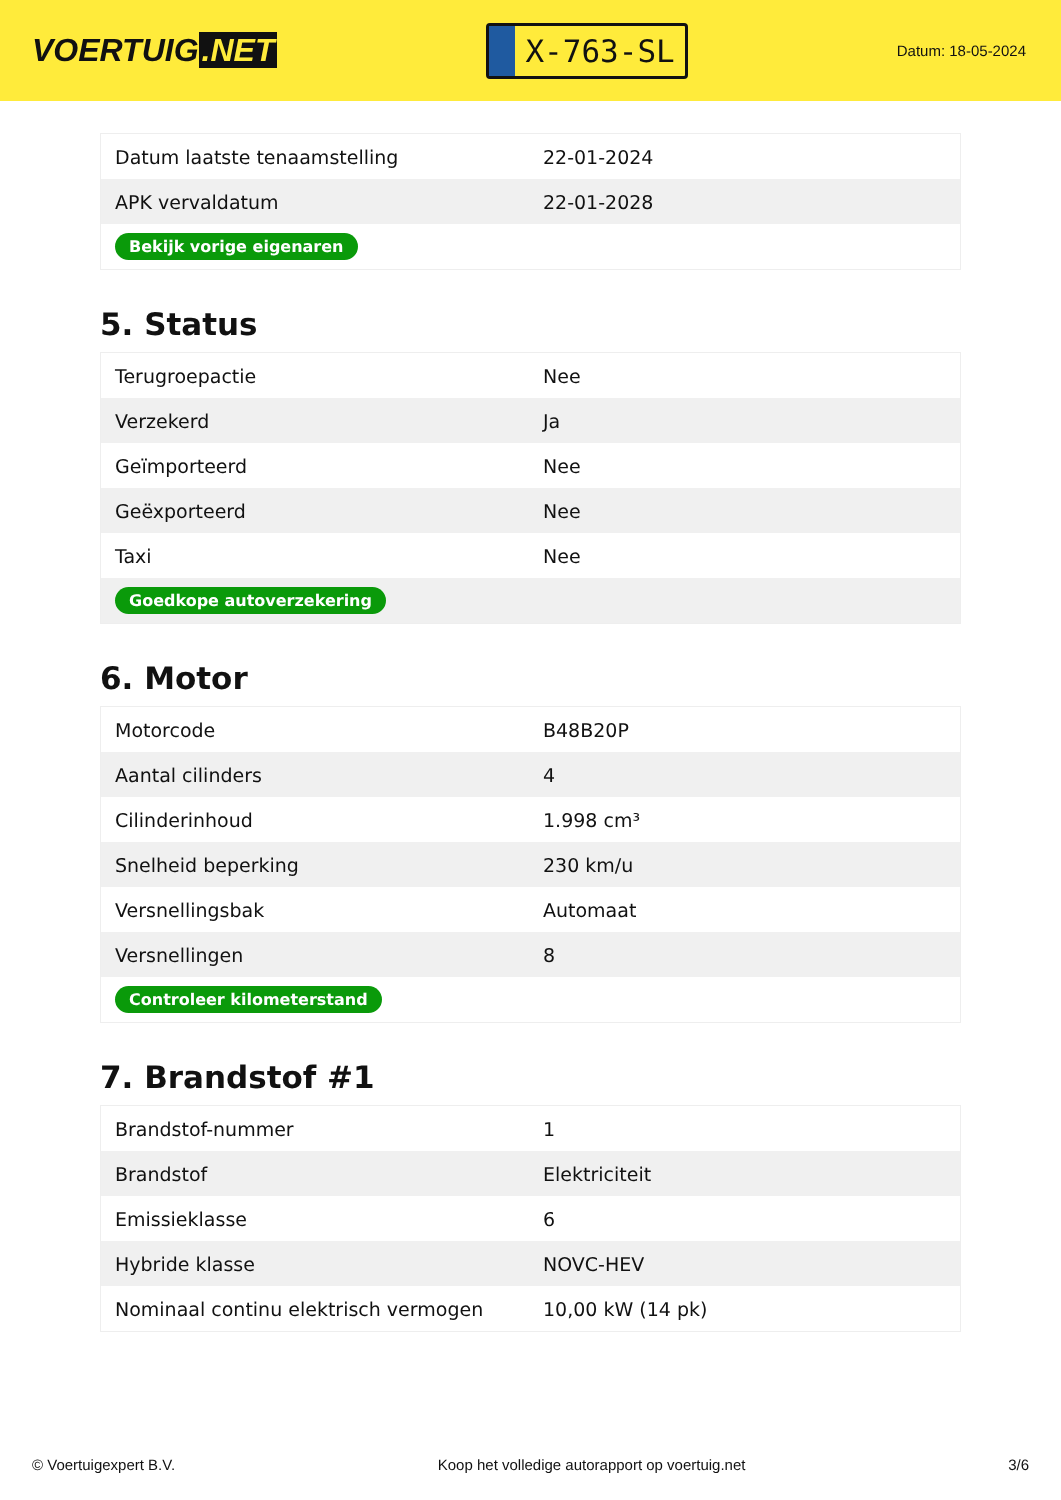VOERTUIG.NET
X-763-SL
Datum: 18-05-2024
| Datum laatste tenaamstelling | 22-01-2024 |
| APK vervaldatum | 22-01-2028 |
| Bekijk vorige eigenaren | |
5. Status
| Terugroepactie | Nee |
| Verzekerd | Ja |
| Geïmporteerd | Nee |
| Geëxporteerd | Nee |
| Taxi | Nee |
| Goedkope autoverzekering | |
6. Motor
| Motorcode | B48B20P |
| Aantal cilinders | 4 |
| Cilinderinhoud | 1.998 cm³ |
| Snelheid beperking | 230 km/u |
| Versnellingsbak | Automaat |
| Versnellingen | 8 |
| Controleer kilometerstand | |
7. Brandstof #1
| Brandstof-nummer | 1 |
| Brandstof | Elektriciteit |
| Emissieklasse | 6 |
| Hybride klasse | NOVC-HEV |
| Nominaal continu elektrisch vermogen | 10,00 kW (14 pk) |
© Voertuigexpert B.V. Koop het volledige autorapport op voertuig.net 3/6